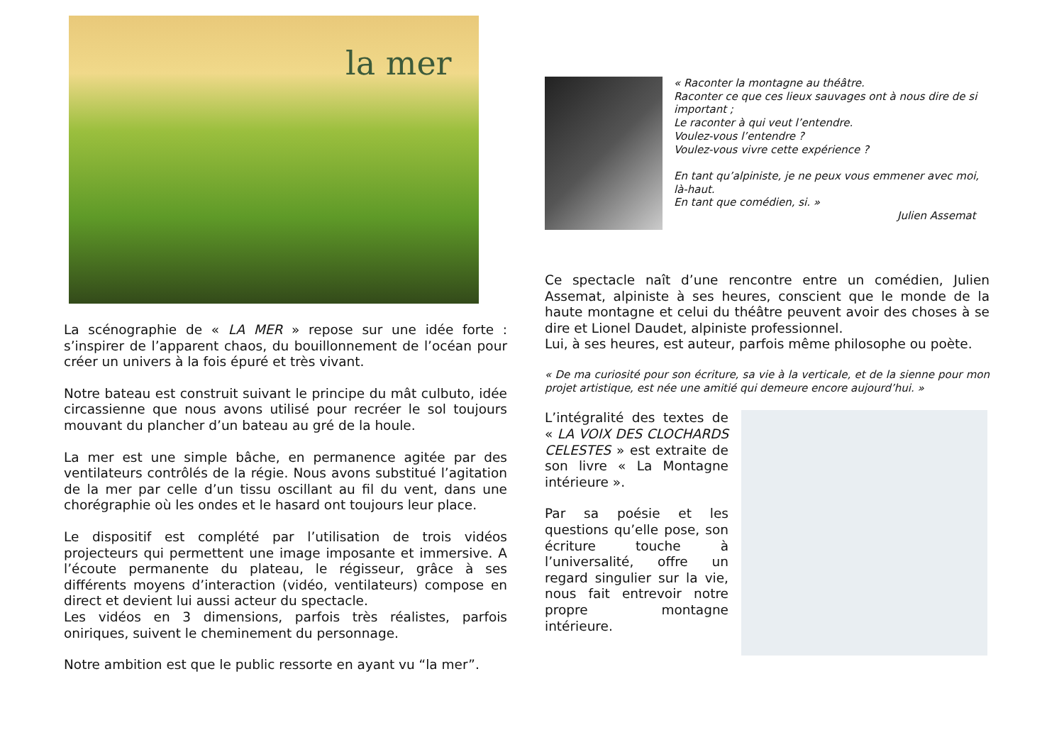la mer
La scénographie de « LA MER » repose sur une idée forte : s’inspirer de l’apparent chaos, du bouillonnement de l’océan pour créer un univers à la fois épuré et très vivant.
Notre bateau est construit suivant le principe du mât culbuto, idée circassienne que nous avons utilisé pour recréer le sol toujours mouvant du plancher d’un bateau au gré de la houle.
La mer est une simple bâche, en permanence agitée par des ventilateurs contrôlés de la régie. Nous avons substitué l’agitation de la mer par celle d’un tissu oscillant au fil du vent, dans une chorégraphie où les ondes et le hasard ont toujours leur place.
Le dispositif est complété par l’utilisation de trois vidéos projecteurs qui permettent une image imposante et immersive. A l’écoute permanente du plateau, le régisseur, grâce à ses différents moyens d’interaction (vidéo, ventilateurs) compose en direct et devient lui aussi acteur du spectacle.
Les vidéos en 3 dimensions, parfois très réalistes, parfois oniriques, suivent le cheminement du personnage.
Notre ambition est que le public ressorte en ayant vu “la mer”.
« Raconter la montagne au théâtre.
Raconter ce que ces lieux sauvages ont à nous dire de si important ;
Le raconter à qui veut l’entendre.
Voulez-vous l’entendre ?
Voulez-vous vivre cette expérience ?
En tant qu’alpiniste, je ne peux vous emmener avec moi, là-haut.
En tant que comédien, si. »
Julien Assemat
Ce spectacle naît d’une rencontre entre un comédien, Julien Assemat, alpiniste à ses heures, conscient que le monde de la haute montagne et celui du théâtre peuvent avoir des choses à se dire et Lionel Daudet, alpiniste professionnel.
Lui, à ses heures, est auteur, parfois même philosophe ou poète.
« De ma curiosité pour son écriture, sa vie à la verticale, et de la sienne pour mon projet artistique, est née une amitié qui demeure encore aujourd’hui. »
L’intégralité des textes de « LA VOIX DES CLOCHARDS CELESTES » est extraite de son livre « La Montagne intérieure ».
Par sa poésie et les questions qu’elle pose, son écriture touche à l’universalité, offre un regard singulier sur la vie, nous fait entrevoir notre propre montagne intérieure.